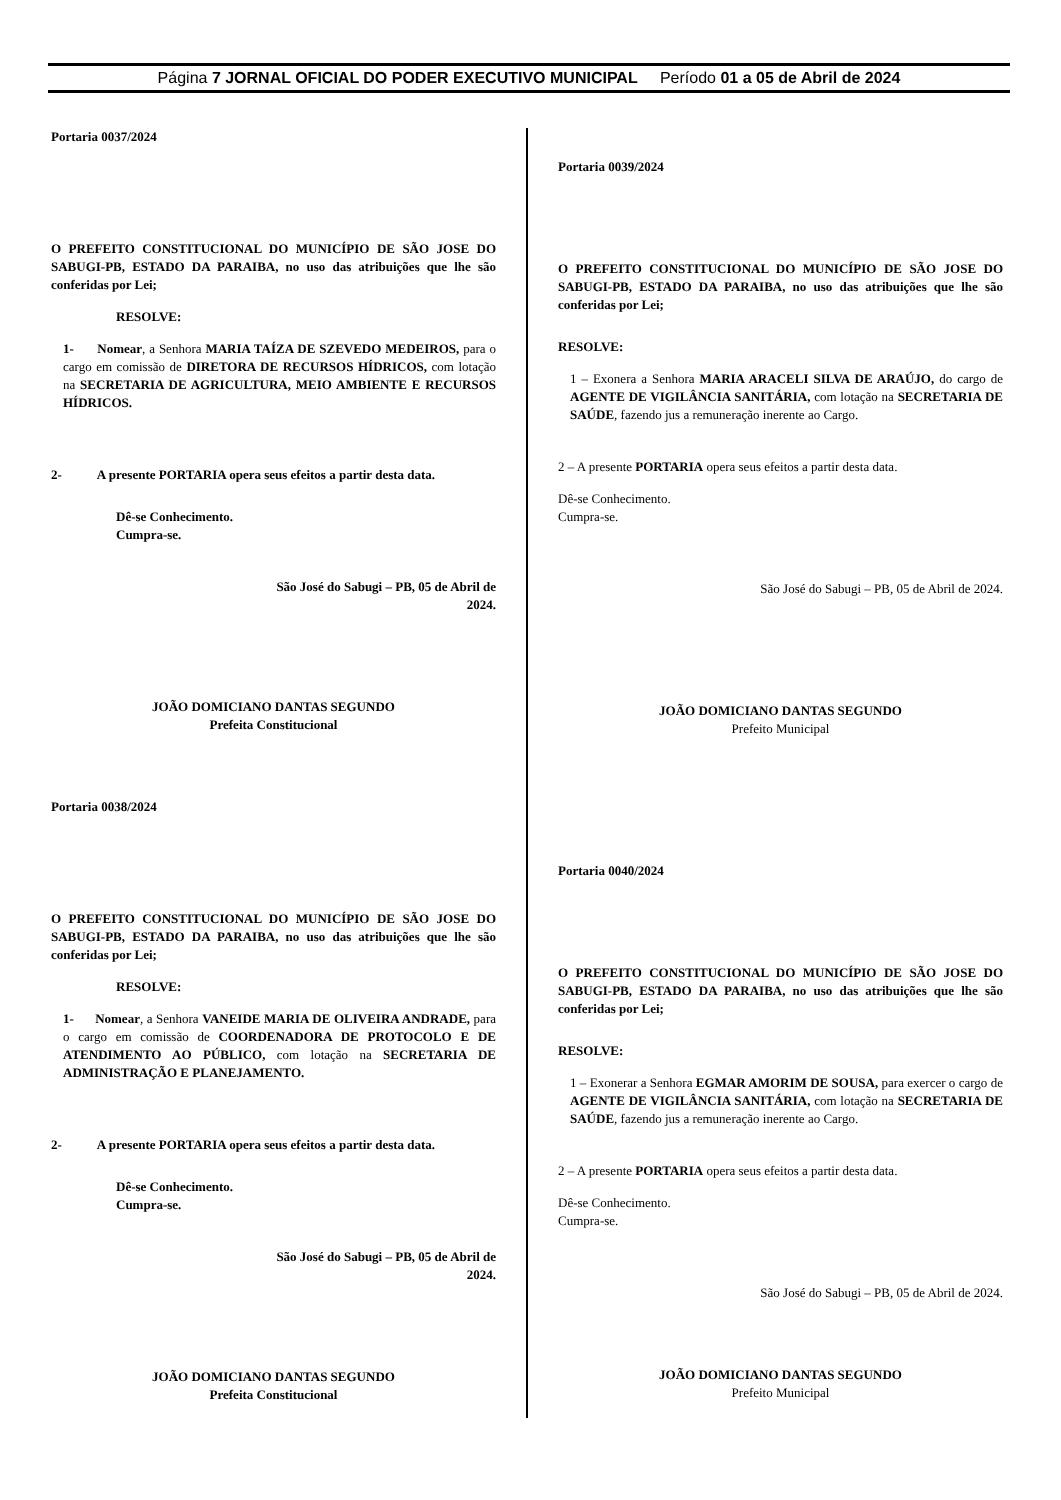Página 7 JORNAL OFICIAL DO PODER EXECUTIVO MUNICIPAL Período 01 a 05 de Abril de 2024
Portaria 0037/2024
O PREFEITO CONSTITUCIONAL DO MUNICÍPIO DE SÃO JOSE DO SABUGI-PB, ESTADO DA PARAIBA, no uso das atribuições que lhe são conferidas por Lei;
RESOLVE:
1- Nomear, a Senhora MARIA TAÍZA DE SZEVEDO MEDEIROS, para o cargo em comissão de DIRETORA DE RECURSOS HÍDRICOS, com lotação na SECRETARIA DE AGRICULTURA, MEIO AMBIENTE E RECURSOS HÍDRICOS.
2- A presente PORTARIA opera seus efeitos a partir desta data.
Dê-se Conhecimento.
Cumpra-se.
São José do Sabugi – PB, 05 de Abril de
2024.
JOÃO DOMICIANO DANTAS SEGUNDO
Prefeita Constitucional
Portaria 0038/2024
O PREFEITO CONSTITUCIONAL DO MUNICÍPIO DE SÃO JOSE DO SABUGI-PB, ESTADO DA PARAIBA, no uso das atribuições que lhe são conferidas por Lei;
RESOLVE:
1- Nomear, a Senhora VANEIDE MARIA DE OLIVEIRA ANDRADE, para o cargo em comissão de COORDENADORA DE PROTOCOLO E DE ATENDIMENTO AO PÚBLICO, com lotação na SECRETARIA DE ADMINISTRAÇÃO E PLANEJAMENTO.
2- A presente PORTARIA opera seus efeitos a partir desta data.
Dê-se Conhecimento.
Cumpra-se.
São José do Sabugi – PB, 05 de Abril de
2024.
JOÃO DOMICIANO DANTAS SEGUNDO
Prefeita Constitucional
Portaria 0039/2024
O PREFEITO CONSTITUCIONAL DO MUNICÍPIO DE SÃO JOSE DO SABUGI-PB, ESTADO DA PARAIBA, no uso das atribuições que lhe são conferidas por Lei;
RESOLVE:
1 – Exonera a Senhora MARIA ARACELI SILVA DE ARAÚJO, do cargo de AGENTE DE VIGILÂNCIA SANITÁRIA, com lotação na SECRETARIA DE SAÚDE, fazendo jus a remuneração inerente ao Cargo.
2 – A presente PORTARIA opera seus efeitos a partir desta data.
Dê-se Conhecimento.
Cumpra-se.
São José do Sabugi – PB, 05 de Abril de 2024.
JOÃO DOMICIANO DANTAS SEGUNDO
Prefeito Municipal
Portaria 0040/2024
O PREFEITO CONSTITUCIONAL DO MUNICÍPIO DE SÃO JOSE DO SABUGI-PB, ESTADO DA PARAIBA, no uso das atribuições que lhe são conferidas por Lei;
RESOLVE:
1 – Exonerar a Senhora EGMAR AMORIM DE SOUSA, para exercer o cargo de AGENTE DE VIGILÂNCIA SANITÁRIA, com lotação na SECRETARIA DE SAÚDE, fazendo jus a remuneração inerente ao Cargo.
2 – A presente PORTARIA opera seus efeitos a partir desta data.
Dê-se Conhecimento.
Cumpra-se.
São José do Sabugi – PB, 05 de Abril de 2024.
JOÃO DOMICIANO DANTAS SEGUNDO
Prefeito Municipal